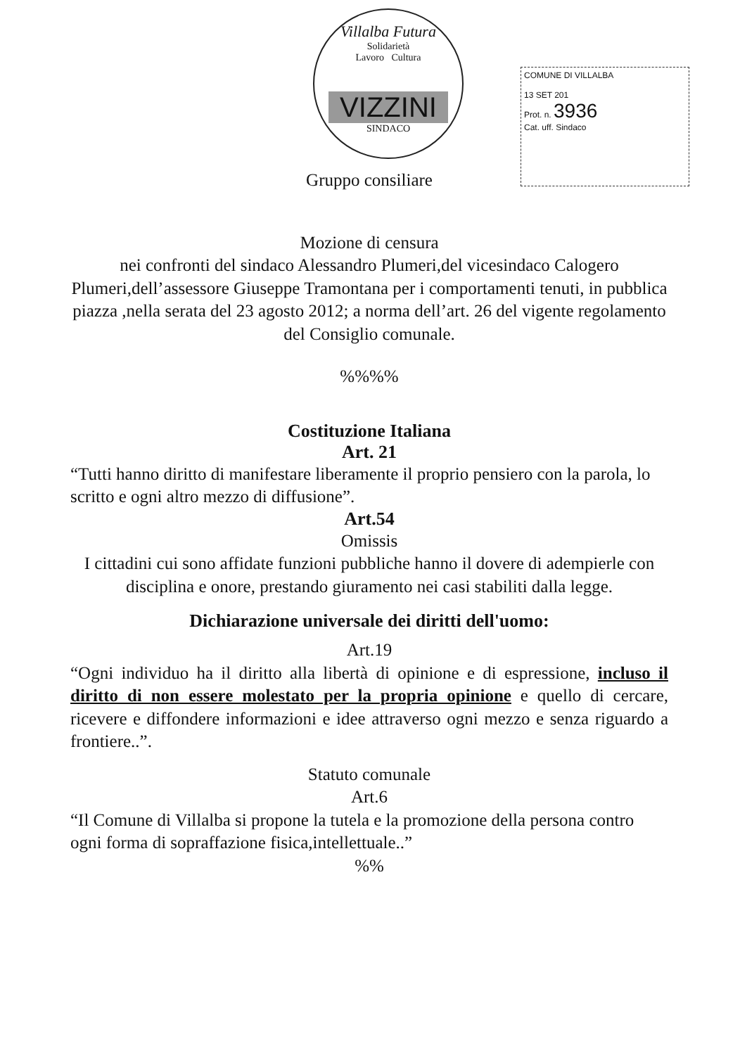Villalba Futura
Solidarietà
Lavoro Cultura
VIZZINI
SINDACO
COMUNE DI VILLALBA
13 SET 201
Prot. n. 3936
Cat. uff. Sindaco
Gruppo consiliare
Mozione di censura
nei confronti del sindaco Alessandro Plumeri,del vicesindaco Calogero Plumeri,dell’assessore Giuseppe Tramontana per i comportamenti tenuti, in pubblica piazza ,nella serata del 23 agosto 2012; a norma dell’art. 26 del vigente regolamento del Consiglio comunale.
%%%%
Costituzione Italiana
Art. 21
“Tutti hanno diritto di manifestare liberamente il proprio pensiero con la parola, lo scritto e ogni altro mezzo di diffusione”.
Art.54
Omissis
I cittadini cui sono affidate funzioni pubbliche hanno il dovere di adempierle con disciplina e onore, prestando giuramento nei casi stabiliti dalla legge.
Dichiarazione universale dei diritti dell'uomo:
Art.19
“Ogni individuo ha il diritto alla libertà di opinione e di espressione, incluso il diritto di non essere molestato per la propria opinione e quello di cercare, ricevere e diffondere informazioni e idee attraverso ogni mezzo e senza riguardo a frontiere..”.
Statuto comunale
Art.6
“Il Comune di Villalba si propone la tutela e la promozione della persona contro ogni forma di sopraffazione fisica,intellettuale..”
%%